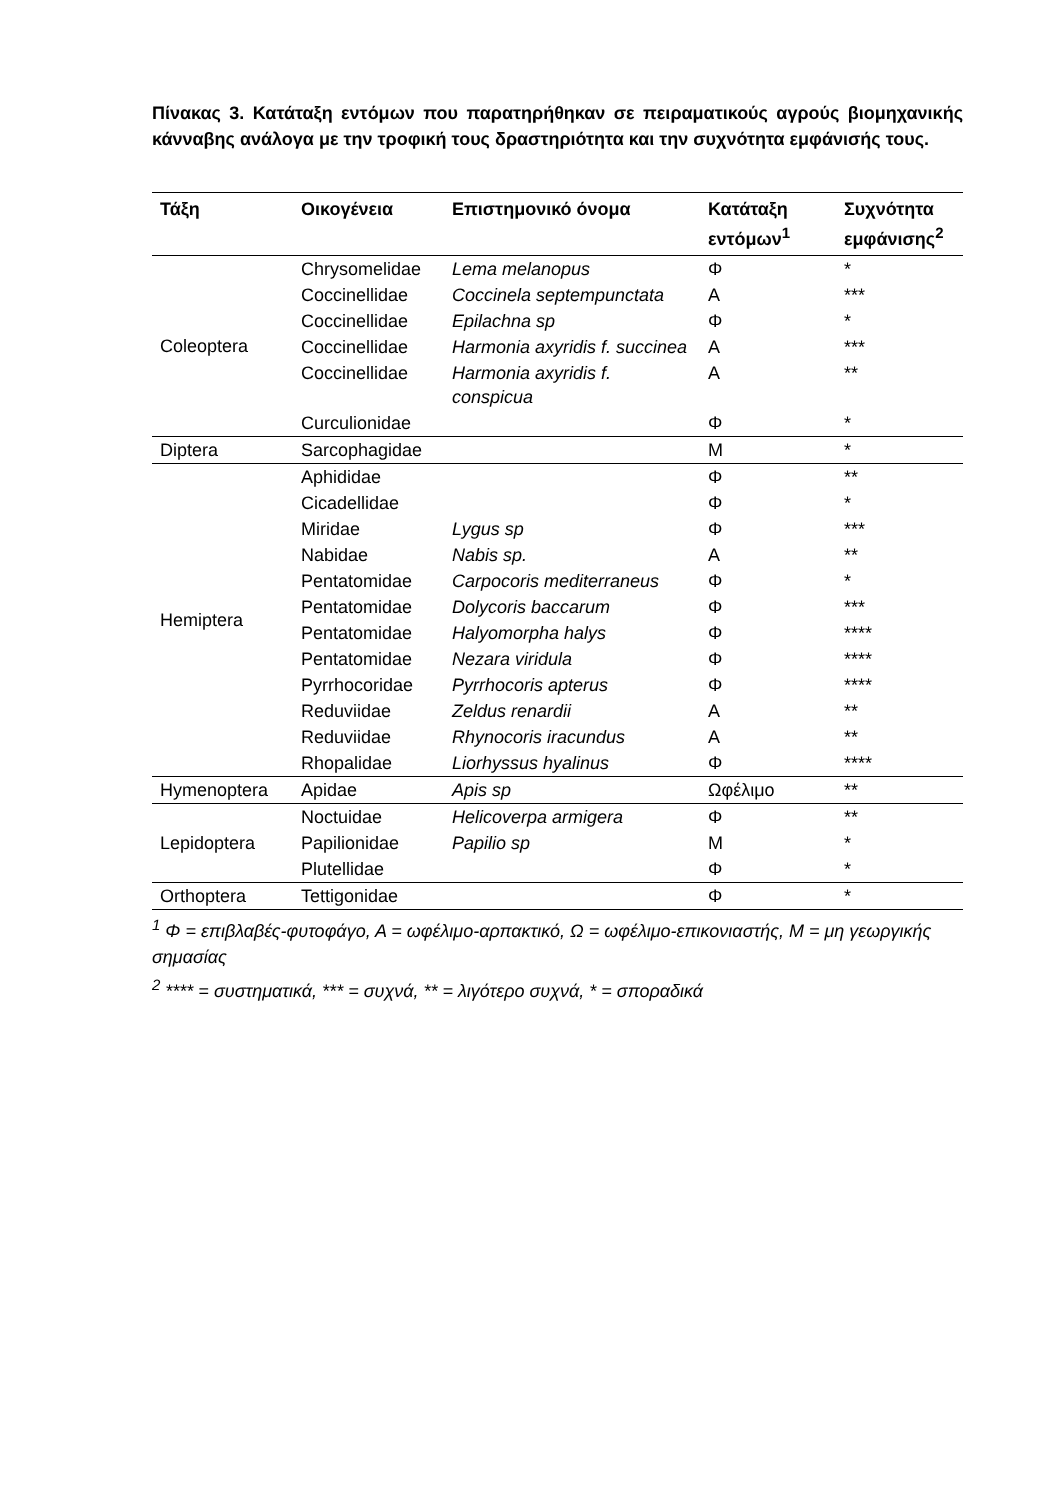Πίνακας 3. Κατάταξη εντόμων που παρατηρήθηκαν σε πειραματικούς αγρούς βιομηχανικής κάνναβης ανάλογα με την τροφική τους δραστηριότητα και την συχνότητα εμφάνισής τους.
| Τάξη | Οικογένεια | Επιστημονικό όνομα | Κατάταξη εντόμων<sup>1</sup> | Συχνότητα εμφάνισης<sup>2</sup> |
| --- | --- | --- | --- | --- |
| Coleoptera | Chrysomelidae | Lema melanopus | Φ | * |
| | Coccinellidae | Coccinela septempunctata | Α | *** |
| | Coccinellidae | Epilachna sp | Φ | * |
| | Coccinellidae | Harmonia axyridis f. succinea | Α | *** |
| | Coccinellidae | Harmonia axyridis f. conspicua | Α | ** |
| | Curculionidae | | Φ | * |
| Diptera | Sarcophagidae | | Μ | * |
| Hemiptera | Aphididae | | Φ | ** |
| | Cicadellidae | | Φ | * |
| | Miridae | Lygus sp | Φ | *** |
| | Nabidae | Nabis sp. | Α | ** |
| | Pentatomidae | Carpocoris mediterraneus | Φ | * |
| | Pentatomidae | Dolycoris baccarum | Φ | *** |
| | Pentatomidae | Halyomorpha halys | Φ | **** |
| | Pentatomidae | Nezara viridula | Φ | **** |
| | Pyrrhocoridae | Pyrrhocoris apterus | Φ | **** |
| | Reduviidae | Zeldus renardii | Α | ** |
| | Reduviidae | Rhynocoris iracundus | Α | ** |
| | Rhopalidae | Liorhyssus hyalinus | Φ | **** |
| Hymenoptera | Apidae | Apis sp | Ωφέλιμο | ** |
| Lepidoptera | Noctuidae | Helicoverpa armigera | Φ | ** |
| | Papilionidae | Papilio sp | Μ | * |
| | Plutellidae | | Φ | * |
| Orthoptera | Tettigonidae | | Φ | * |
<sup>1</sup> Φ = επιβλαβές-φυτοφάγο, Α = ωφέλιμο-αρπακτικό, Ω = ωφέλιμο-επικονιαστής, Μ = μη γεωργικής σημασίας
<sup>2</sup> **** = συστηματικά, *** = συχνά, ** = λιγότερο συχνά, * = σποραδικά